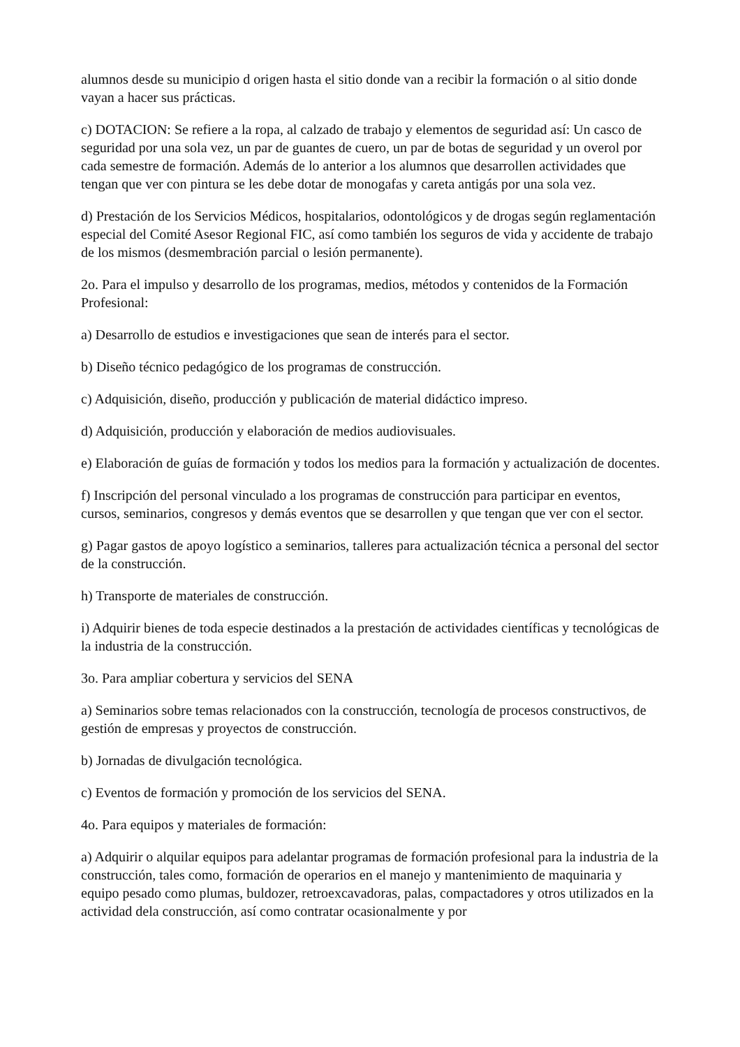alumnos desde su municipio d origen hasta el sitio donde van a recibir la formación o al sitio donde vayan a hacer sus prácticas.
c) DOTACION: Se refiere a la ropa, al calzado de trabajo y elementos de seguridad así: Un casco de seguridad por una sola vez, un par de guantes de cuero, un par de botas de seguridad y un overol por cada semestre de formación. Además de lo anterior a los alumnos que desarrollen actividades que tengan que ver con pintura se les debe dotar de monogafas y careta antigás por una sola vez.
d) Prestación de los Servicios Médicos, hospitalarios, odontológicos y de drogas según reglamentación especial del Comité Asesor Regional FIC, así como también los seguros de vida y accidente de trabajo de los mismos (desmembración parcial o lesión permanente).
2o. Para el impulso y desarrollo de los programas, medios, métodos y contenidos de la Formación Profesional:
a) Desarrollo de estudios e investigaciones que sean de interés para el sector.
b) Diseño técnico pedagógico de los programas de construcción.
c) Adquisición, diseño, producción y publicación de material didáctico impreso.
d) Adquisición, producción y elaboración de medios audiovisuales.
e) Elaboración de guías de formación y todos los medios para la formación y actualización de docentes.
f) Inscripción del personal vinculado a los programas de construcción para participar en eventos, cursos, seminarios, congresos y demás eventos que se desarrollen y que tengan que ver con el sector.
g) Pagar gastos de apoyo logístico a seminarios, talleres para actualización técnica a personal del sector de la construcción.
h) Transporte de materiales de construcción.
i) Adquirir bienes de toda especie destinados a la prestación de actividades científicas y tecnológicas de la industria de la construcción.
3o. Para ampliar cobertura y servicios del SENA
a) Seminarios sobre temas relacionados con la construcción, tecnología de procesos constructivos, de gestión de empresas y proyectos de construcción.
b) Jornadas de divulgación tecnológica.
c) Eventos de formación y promoción de los servicios del SENA.
4o. Para equipos y materiales de formación:
a) Adquirir o alquilar equipos para adelantar programas de formación profesional para la industria de la construcción, tales como, formación de operarios en el manejo y mantenimiento de maquinaria y equipo pesado como plumas, buldozer, retroexcavadoras, palas, compactadores y otros utilizados en la actividad dela construcción, así como contratar ocasionalmente y por